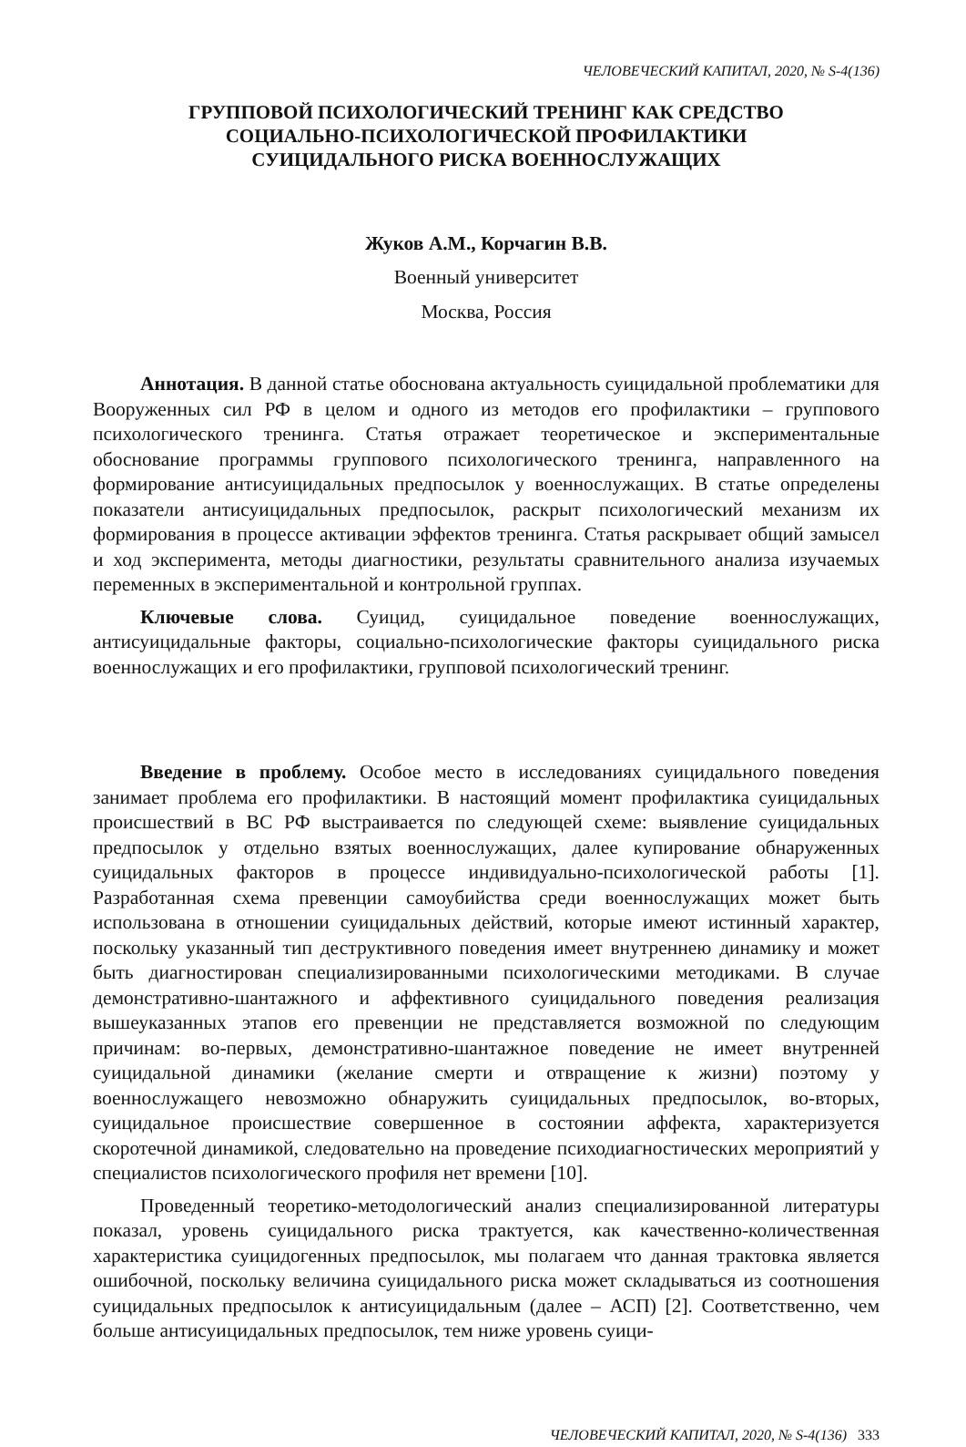ЧЕЛОВЕЧЕСКИЙ КАПИТАЛ, 2020, № S-4(136)
ГРУППОВОЙ ПСИХОЛОГИЧЕСКИЙ ТРЕНИНГ КАК СРЕДСТВО
СОЦИАЛЬНО-ПСИХОЛОГИЧЕСКОЙ ПРОФИЛАКТИКИ
СУИЦИДАЛЬНОГО РИСКА ВОЕННОСЛУЖАЩИХ
Жуков А.М., Корчагин В.В.
Военный университет
Москва, Россия
Аннотация. В данной статье обоснована актуальность суицидальной проблематики для Вооруженных сил РФ в целом и одного из методов его профилактики – группового психологического тренинга. Статья отражает теоретическое и экспериментальные обоснование программы группового психологического тренинга, направленного на формирование антисуицидальных предпосылок у военнослужащих. В статье определены показатели антисуицидальных предпосылок, раскрыт психологический механизм их формирования в процессе активации эффектов тренинга. Статья раскрывает общий замысел и ход эксперимента, методы диагностики, результаты сравнительного анализа изучаемых переменных в экспериментальной и контрольной группах.
Ключевые слова. Суицид, суицидальное поведение военнослужащих, антисуицидальные факторы, социально-психологические факторы суицидального риска военнослужащих и его профилактики, групповой психологический тренинг.
Введение в проблему. Особое место в исследованиях суицидального поведения занимает проблема его профилактики. В настоящий момент профилактика суицидальных происшествий в ВС РФ выстраивается по следующей схеме: выявление суицидальных предпосылок у отдельно взятых военнослужащих, далее купирование обнаруженных суицидальных факторов в процессе индивидуально-психологической работы [1]. Разработанная схема превенции самоубийства среди военнослужащих может быть использована в отношении суицидальных действий, которые имеют истинный характер, поскольку указанный тип деструктивного поведения имеет внутреннею динамику и может быть диагностирован специализированными психологическими методиками. В случае демонстративно-шантажного и аффективного суицидального поведения реализация вышеуказанных этапов его превенции не представляется возможной по следующим причинам: во-первых, демонстративно-шантажное поведение не имеет внутренней суицидальной динамики (желание смерти и отвращение к жизни) поэтому у военнослужащего невозможно обнаружить суицидальных предпосылок, во-вторых, суицидальное происшествие совершенное в состоянии аффекта, характеризуется скоротечной динамикой, следовательно на проведение психодиагностических мероприятий у специалистов психологического профиля нет времени [10].
Проведенный теоретико-методологический анализ специализированной литературы показал, уровень суицидального риска трактуется, как качественно-количественная характеристика суицидогенных предпосылок, мы полагаем что данная трактовка является ошибочной, поскольку величина суицидального риска может складываться из соотношения суицидальных предпосылок к антисуицидальным (далее – АСП) [2]. Соответственно, чем больше антисуицидальных предпосылок, тем ниже уровень суици-
ЧЕЛОВЕЧЕСКИЙ КАПИТАЛ, 2020, № S-4(136) 333